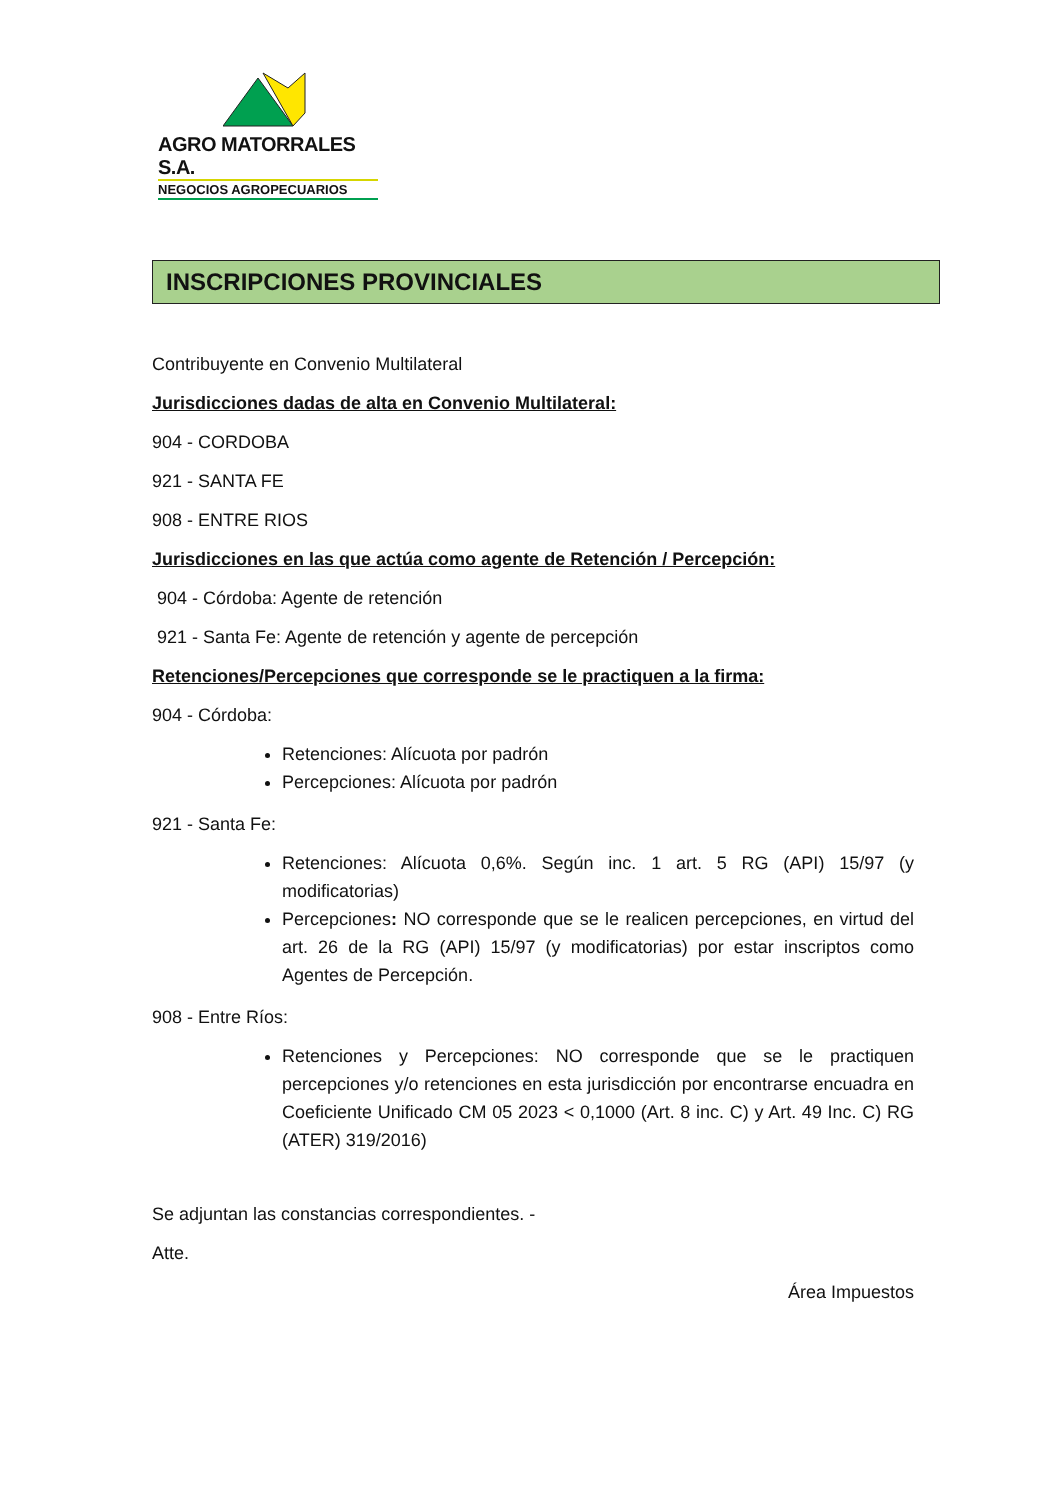AGRO MATORRALES S.A.
NEGOCIOS AGROPECUARIOS
INSCRIPCIONES PROVINCIALES
Contribuyente en Convenio Multilateral
Jurisdicciones dadas de alta en Convenio Multilateral:
904 - CORDOBA
921 - SANTA FE
908 - ENTRE RIOS
Jurisdicciones en las que actúa como agente de Retención / Percepción:
904 - Córdoba: Agente de retención
921 - Santa Fe: Agente de retención y agente de percepción
Retenciones/Percepciones que corresponde se le practiquen a la firma:
904 - Córdoba:
Retenciones: Alícuota por padrón
Percepciones: Alícuota por padrón
921 - Santa Fe:
Retenciones: Alícuota 0,6%. Según inc. 1 art. 5 RG (API) 15/97 (y modificatorias)
Percepciones: NO corresponde que se le realicen percepciones, en virtud del art. 26 de la RG (API) 15/97 (y modificatorias) por estar inscriptos como Agentes de Percepción.
908 - Entre Ríos:
Retenciones y Percepciones: NO corresponde que se le practiquen percepciones y/o retenciones en esta jurisdicción por encontrarse encuadra en Coeficiente Unificado CM 05 2023 < 0,1000 (Art. 8 inc. C) y Art. 49 Inc. C) RG (ATER) 319/2016)
Se adjuntan las constancias correspondientes. -
Atte.
Área Impuestos